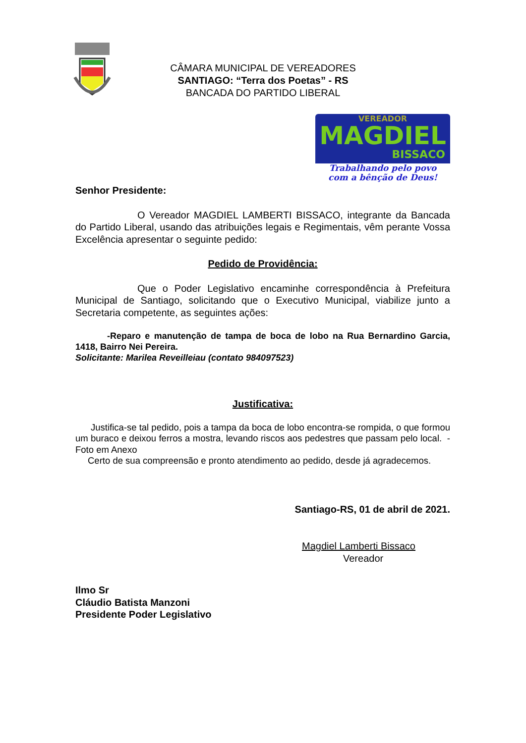CÂMARA MUNICIPAL DE VEREADORES
SANTIAGO: “Terra dos Poetas” - RS
BANCADA DO PARTIDO LIBERAL
VEREADOR
MAGDIEL
BISSACO
Trabalhando pelo povo
com a bênção de Deus!
Senhor Presidente:
O Vereador MAGDIEL LAMBERTI BISSACO, integrante da Bancada do Partido Liberal, usando das atribuições legais e Regimentais, vêm perante Vossa Excelência apresentar o seguinte pedido:
Pedido de Providência:
Que o Poder Legislativo encaminhe correspondência à Prefeitura Municipal de Santiago, solicitando que o Executivo Municipal, viabilize junto a Secretaria competente, as seguintes ações:
-Reparo e manutenção de tampa de boca de lobo na Rua Bernardino Garcia, 1418, Bairro Nei Pereira.
Solicitante: Marilea Reveilleiau (contato 984097523)
Justificativa:
Justifica-se tal pedido, pois a tampa da boca de lobo encontra-se rompida, o que formou um buraco e deixou ferros a mostra, levando riscos aos pedestres que passam pelo local. - Foto em Anexo
Certo de sua compreensão e pronto atendimento ao pedido, desde já agradecemos.
Santiago-RS, 01 de abril de 2021.
Magdiel Lamberti Bissaco
Vereador
Ilmo Sr
Cláudio Batista Manzoni
Presidente Poder Legislativo